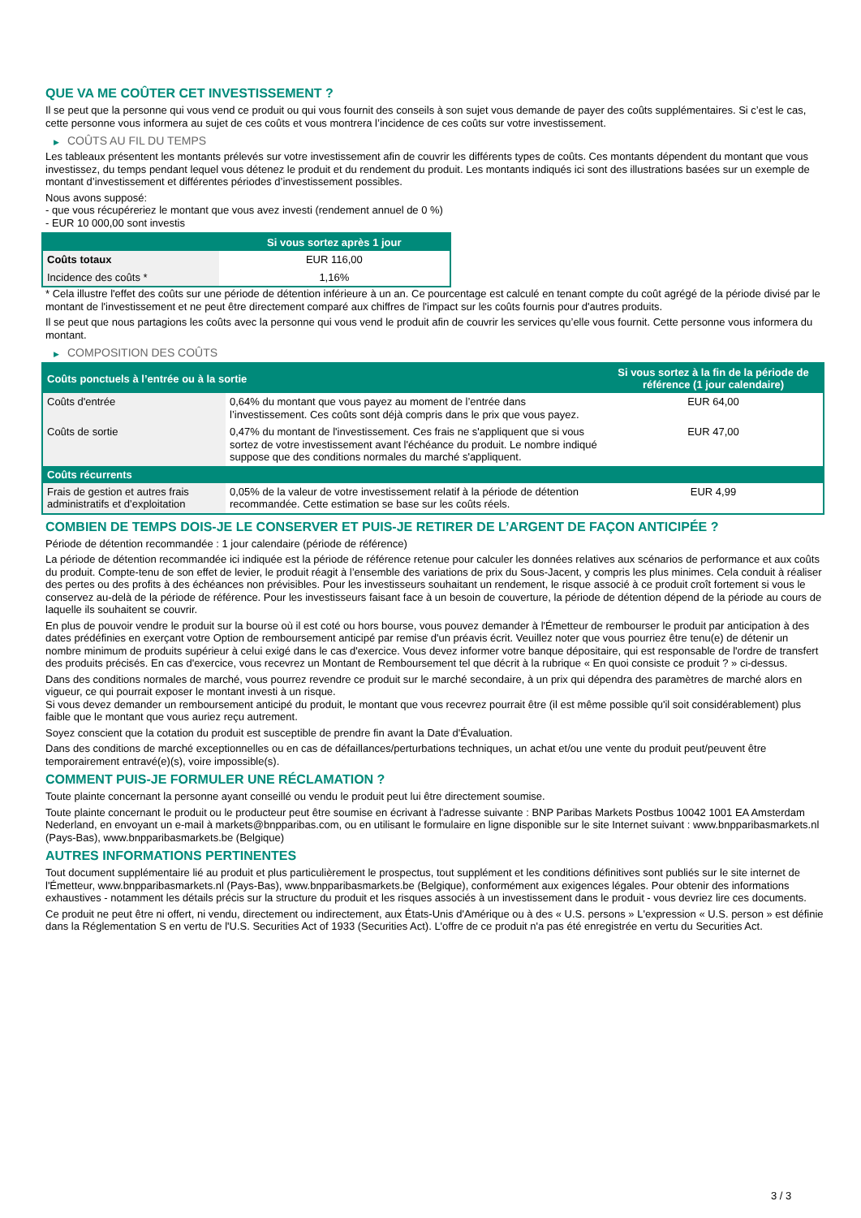QUE VA ME COÛTER CET INVESTISSEMENT ?
Il se peut que la personne qui vous vend ce produit ou qui vous fournit des conseils à son sujet vous demande de payer des coûts supplémentaires. Si c’est le cas, cette personne vous informera au sujet de ces coûts et vous montrera l’incidence de ces coûts sur votre investissement.
▶ COÛTS AU FIL DU TEMPS
Les tableaux présentent les montants prélevés sur votre investissement afin de couvrir les différents types de coûts. Ces montants dépendent du montant que vous investissez, du temps pendant lequel vous détenez le produit et du rendement du produit. Les montants indiqués ici sont des illustrations basées sur un exemple de montant d’investissement et différentes périodes d’investissement possibles.
Nous avons supposé:
- que vous récupéreriez le montant que vous avez investi (rendement annuel de 0 %)
- EUR 10 000,00 sont investis
| | Si vous sortez après 1 jour |
| --- | --- |
| Coûts totaux | EUR 116,00 |
| Incidence des coûts * | 1,16% |
* Cela illustre l'effet des coûts sur une période de détention inférieure à un an. Ce pourcentage est calculé en tenant compte du coût agrégé de la période divisé par le montant de l'investissement et ne peut être directement comparé aux chiffres de l'impact sur les coûts fournis pour d'autres produits.
Il se peut que nous partagions les coûts avec la personne qui vous vend le produit afin de couvrir les services qu’elle vous fournit. Cette personne vous informera du montant.
▶ COMPOSITION DES COÛTS
| Coûts ponctuels à l’entrée ou à la sortie | | Si vous sortez à la fin de la période de référence (1 jour calendaire) |
| --- | --- | --- |
| Coûts d'entrée | 0,64% du montant que vous payez au moment de l’entrée dans l’investissement. Ces coûts sont déjà compris dans le prix que vous payez. | EUR 64,00 |
| Coûts de sortie | 0,47% du montant de l'investissement. Ces frais ne s'appliquent que si vous sortez de votre investissement avant l'échéance du produit. Le nombre indiqué suppose que des conditions normales du marché s'appliquent. | EUR 47,00 |
| Coûts récurrents | | |
| Frais de gestion et autres frais administratifs et d’exploitation | 0,05% de la valeur de votre investissement relatif à la période de détention recommandée. Cette estimation se base sur les coûts réels. | EUR 4,99 |
COMBIEN DE TEMPS DOIS-JE LE CONSERVER ET PUIS-JE RETIRER DE L’ARGENT DE FAÇON ANTICIPÉE ?
Période de détention recommandée : 1 jour calendaire (période de référence)
La période de détention recommandée ici indiquée est la période de référence retenue pour calculer les données relatives aux scénarios de performance et aux coûts du produit. Compte-tenu de son effet de levier, le produit réagit à l’ensemble des variations de prix du Sous-Jacent, y compris les plus minimes. Cela conduit à réaliser des pertes ou des profits à des échéances non prévisibles. Pour les investisseurs souhaitant un rendement, le risque associé à ce produit croît fortement si vous le conservez au-delà de la période de référence. Pour les investisseurs faisant face à un besoin de couverture, la période de détention dépend de la période au cours de laquelle ils souhaitent se couvrir.
En plus de pouvoir vendre le produit sur la bourse où il est coté ou hors bourse, vous pouvez demander à l'Émetteur de rembourser le produit par anticipation à des dates prédéfinies en exerçant votre Option de remboursement anticipé par remise d'un préavis écrit. Veuillez noter que vous pourriez être tenu(e) de détenir un nombre minimum de produits supérieur à celui exigé dans le cas d'exercice. Vous devez informer votre banque dépositaire, qui est responsable de l'ordre de transfert des produits précisés. En cas d'exercice, vous recevrez un Montant de Remboursement tel que décrit à la rubrique « En quoi consiste ce produit ? » ci-dessus.
Dans des conditions normales de marché, vous pourrez revendre ce produit sur le marché secondaire, à un prix qui dépendra des paramètres de marché alors en vigueur, ce qui pourrait exposer le montant investi à un risque.
Si vous devez demander un remboursement anticipé du produit, le montant que vous recevrez pourrait être (il est même possible qu'il soit considérablement) plus faible que le montant que vous auriez reçu autrement.
Soyez conscient que la cotation du produit est susceptible de prendre fin avant la Date d'Évaluation.
Dans des conditions de marché exceptionnelles ou en cas de défaillances/perturbations techniques, un achat et/ou une vente du produit peut/peuvent être temporairement entravé(e)(s), voire impossible(s).
COMMENT PUIS-JE FORMULER UNE RÉCLAMATION ?
Toute plainte concernant la personne ayant conseillé ou vendu le produit peut lui être directement soumise.
Toute plainte concernant le produit ou le producteur peut être soumise en écrivant à l'adresse suivante : BNP Paribas Markets Postbus 10042 1001 EA Amsterdam Nederland, en envoyant un e-mail à markets@bnpparibas.com, ou en utilisant le formulaire en ligne disponible sur le site Internet suivant : www.bnpparibasmarkets.nl (Pays-Bas), www.bnpparibasmarkets.be (Belgique)
AUTRES INFORMATIONS PERTINENTES
Tout document supplémentaire lié au produit et plus particulièrement le prospectus, tout supplément et les conditions définitives sont publiés sur le site internet de l'Émetteur, www.bnpparibasmarkets.nl (Pays-Bas), www.bnpparibasmarkets.be (Belgique), conformément aux exigences légales. Pour obtenir des informations exhaustives - notamment les détails précis sur la structure du produit et les risques associés à un investissement dans le produit - vous devriez lire ces documents.
Ce produit ne peut être ni offert, ni vendu, directement ou indirectement, aux États-Unis d'Amérique ou à des « U.S. persons » L'expression « U.S. person » est définie dans la Réglementation S en vertu de l'U.S. Securities Act of 1933 (Securities Act). L'offre de ce produit n'a pas été enregistrée en vertu du Securities Act.
3 / 3